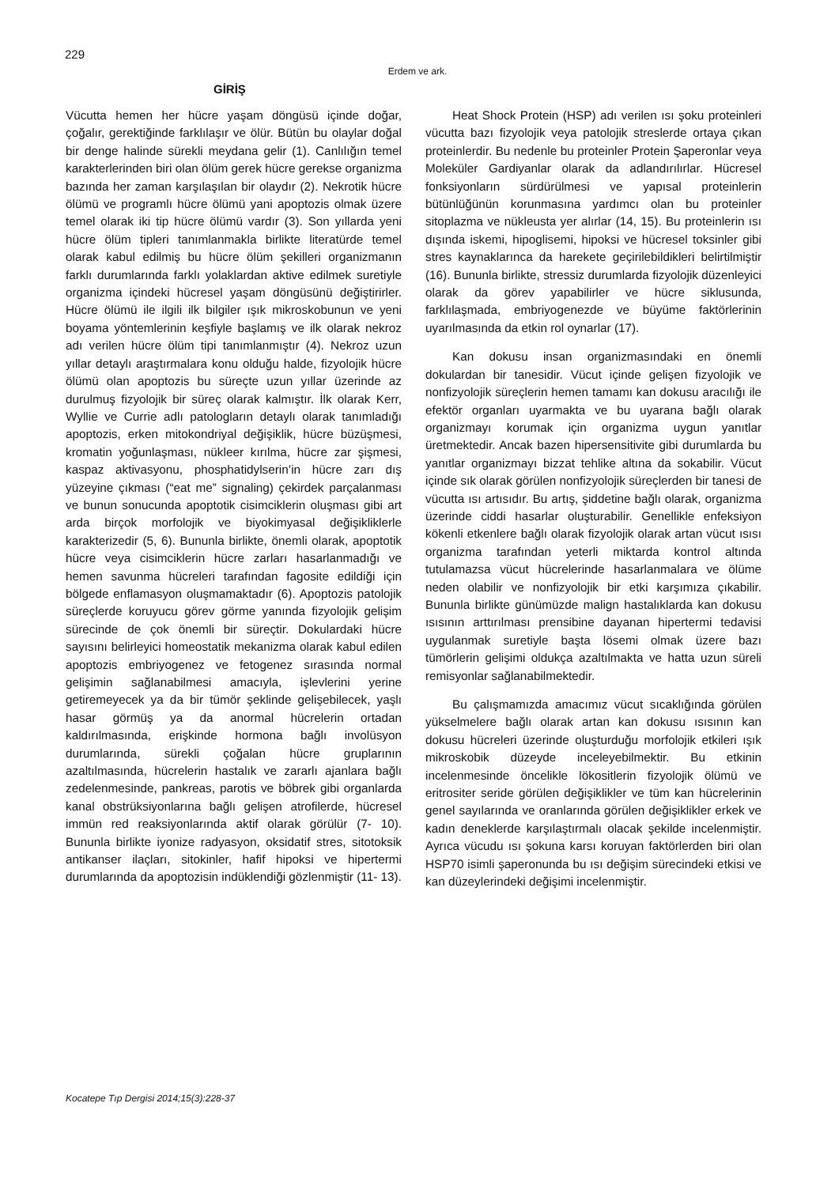229
Erdem ve ark.
GİRİŞ
Vücutta hemen her hücre yaşam döngüsü içinde doğar, çoğalır, gerektiğinde farklılaşır ve ölür. Bütün bu olaylar doğal bir denge halinde sürekli meydana gelir (1). Canlılığın temel karakterlerinden biri olan ölüm gerek hücre gerekse organizma bazında her zaman karşılaşılan bir olaydır (2). Nekrotik hücre ölümü ve programlı hücre ölümü yani apoptozis olmak üzere temel olarak iki tip hücre ölümü vardır (3). Son yıllarda yeni hücre ölüm tipleri tanımlanmakla birlikte literatürde temel olarak kabul edilmiş bu hücre ölüm şekilleri organizmanın farklı durumlarında farklı yolaklardan aktive edilmek suretiyle organizma içindeki hücresel yaşam döngüsünü değiştirirler. Hücre ölümü ile ilgili ilk bilgiler ışık mikroskobunun ve yeni boyama yöntemlerinin keşfiyle başlamış ve ilk olarak nekroz adı verilen hücre ölüm tipi tanımlanmıştır (4). Nekroz uzun yıllar detaylı araştırmalara konu olduğu halde, fizyolojik hücre ölümü olan apoptozis bu süreçte uzun yıllar üzerinde az durulmuş fizyolojik bir süreç olarak kalmıştır. İlk olarak Kerr, Wyllie ve Currie adlı patologların detaylı olarak tanımladığı apoptozis, erken mitokondriyal değişiklik, hücre büzüşmesi, kromatin yoğunlaşması, nükleer kırılma, hücre zar şişmesi, kaspaz aktivasyonu, phosphatidylserin’in hücre zarı dış yüzeyine çıkması (“eat me” signaling) çekirdek parçalanması ve bunun sonucunda apoptotik cisimciklerin oluşması gibi art arda birçok morfolojik ve biyokimyasal değişikliklerle karakterizedir (5, 6). Bununla birlikte, önemli olarak, apoptotik hücre veya cisimciklerin hücre zarları hasarlanmadığı ve hemen savunma hücreleri tarafından fagosite edildiği için bölgede enflamasyon oluşmamaktadır (6). Apoptozis patolojik süreçlerde koruyucu görev görme yanında fizyolojik gelişim sürecinde de çok önemli bir süreçtir. Dokulardaki hücre sayısını belirleyici homeostatik mekanizma olarak kabul edilen apoptozis embriyogenez ve fetogenez sırasında normal gelişimin sağlanabilmesi amacıyla, işlevlerini yerine getiremeyecek ya da bir tümör şeklinde gelişebilecek, yaşlı hasar görmüş ya da anormal hücrelerin ortadan kaldırılmasında, erişkinde hormona bağlı involüsyon durumlarında, sürekli çoğalan hücre gruplarının azaltılmasında, hücrelerin hastalık ve zararlı ajanlara bağlı zedelenmesinde, pankreas, parotis ve böbrek gibi organlarda kanal obstrüksiyonlarına bağlı gelişen atrofilerde, hücresel immün red reaksiyonlarında aktif olarak görülür (7- 10). Bununla birlikte iyonize radyasyon, oksidatif stres, sitotoksik antikanser ilaçları, sitokinler, hafif hipoksi ve hipertermi durumlarında da apoptozisin indüklendiği gözlenmiştir (11- 13).
Heat Shock Protein (HSP) adı verilen ısı şoku proteinleri vücutta bazı fizyolojik veya patolojik streslerde ortaya çıkan proteinlerdir. Bu nedenle bu proteinler Protein Şaperonlar veya Moleküler Gardiyanlar olarak da adlandırılırlar. Hücresel fonksiyonların sürdürülmesi ve yapısal proteinlerin bütünlüğünün korunmasına yardımcı olan bu proteinler sitoplazma ve nükleusta yer alırlar (14, 15). Bu proteinlerin ısı dışında iskemi, hipoglisemi, hipoksi ve hücresel toksinler gibi stres kaynaklarınca da harekete geçirilebildikleri belirtilmiştir (16). Bununla birlikte, stressiz durumlarda fizyolojik düzenleyici olarak da görev yapabilirler ve hücre siklusunda, farklılaşmada, embriyogenezde ve büyüme faktörlerinin uyarılmasında da etkin rol oynarlar (17).
Kan dokusu insan organizmasındaki en önemli dokulardan bir tanesidir. Vücut içinde gelişen fizyolojik ve nonfizyolojik süreçlerin hemen tamamı kan dokusu aracılığı ile efektör organları uyarmakta ve bu uyarana bağlı olarak organizmayı korumak için organizma uygun yanıtlar üretmektedir. Ancak bazen hipersensitivite gibi durumlarda bu yanıtlar organizmayı bizzat tehlike altına da sokabilir. Vücut içinde sık olarak görülen nonfizyolojik süreçlerden bir tanesi de vücutta ısı artısıdır. Bu artış, şiddetine bağlı olarak, organizma üzerinde ciddi hasarlar oluşturabilir. Genellikle enfeksiyon kökenli etkenlere bağlı olarak fizyolojik olarak artan vücut ısısı organizma tarafından yeterli miktarda kontrol altında tutulamazsa vücut hücrelerinde hasarlanmalara ve ölüme neden olabilir ve nonfizyolojik bir etki karşımıza çıkabilir. Bununla birlikte günümüzde malign hastalıklarda kan dokusu ısısının arttırılması prensibine dayanan hipertermi tedavisi uygulanmak suretiyle başta lösemi olmak üzere bazı tümörlerin gelişimi oldukça azaltılmakta ve hatta uzun süreli remisyonlar sağlanabilmektedir.
Bu çalışmamızda amacımız vücut sıcaklığında görülen yükselmelere bağlı olarak artan kan dokusu ısısının kan dokusu hücreleri üzerinde oluşturduğu morfolojik etkileri ışık mikroskobik düzeyde inceleyebilmektir. Bu etkinin incelenmesinde öncelikle lökositlerin fizyolojik ölümü ve eritrositer seride görülen değişiklikler ve tüm kan hücrelerinin genel sayılarında ve oranlarında görülen değişiklikler erkek ve kadın deneklerde karşılaştırmalı olacak şekilde incelenmiştir. Ayrıca vücudu ısı şokuna karsı koruyan faktörlerden biri olan HSP70 isimli şaperonunda bu ısı değişim sürecindeki etkisi ve kan düzeylerindeki değişimi incelenmiştir.
Kocatepe Tıp Dergisi 2014;15(3):228-37